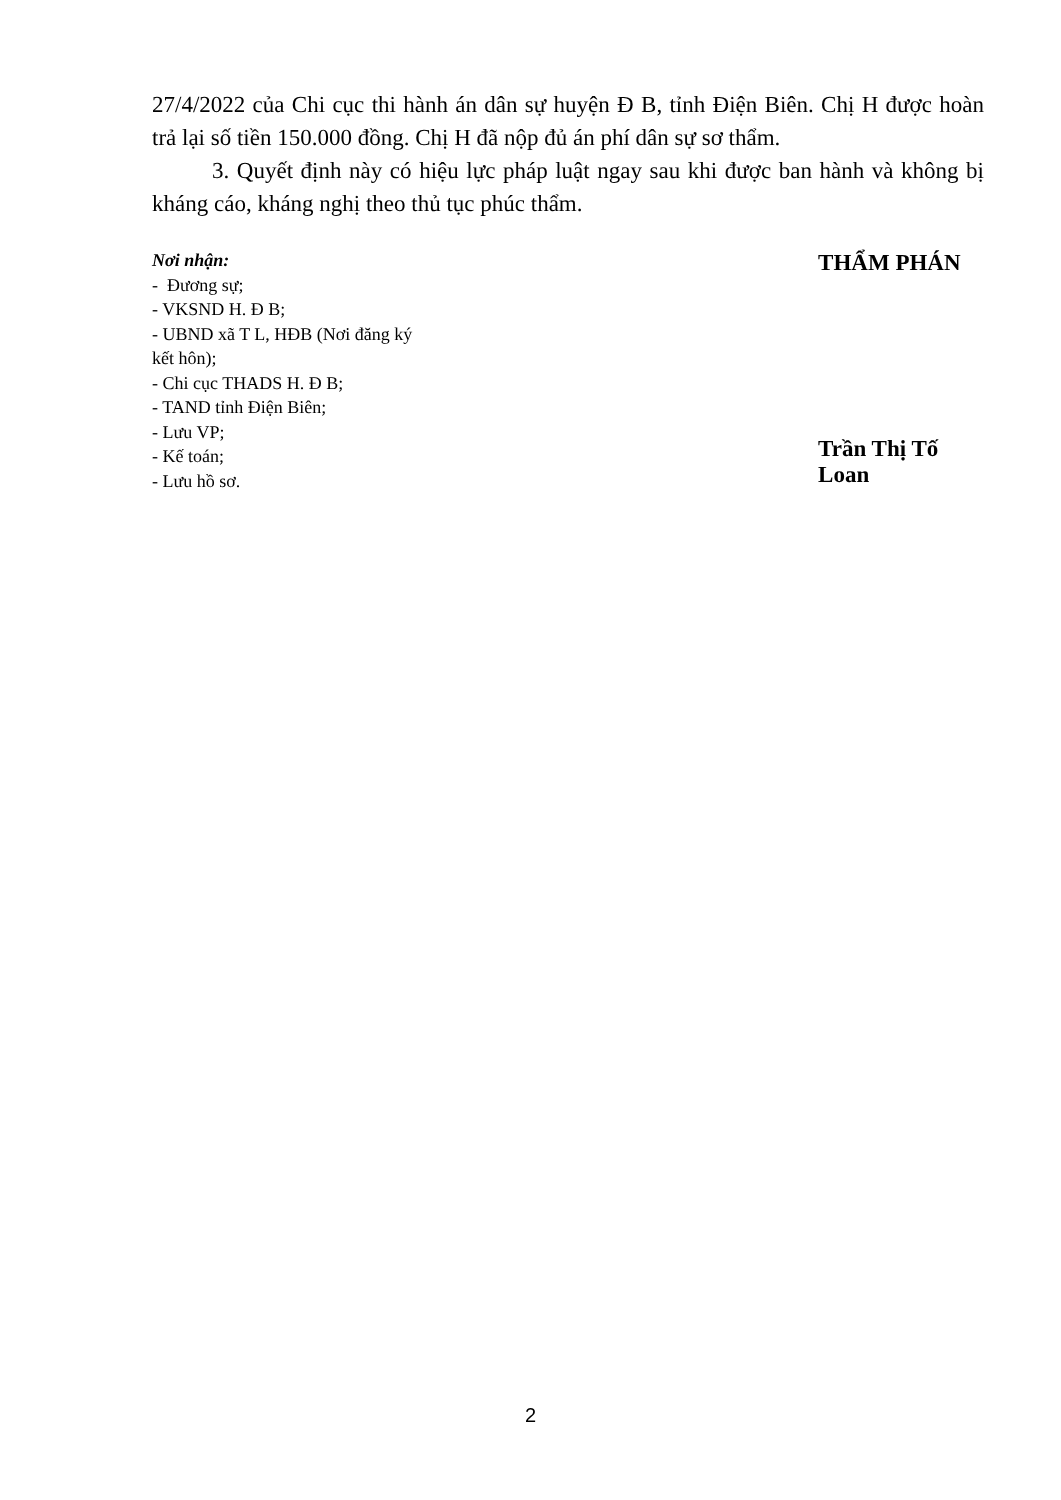27/4/2022 của Chi cục thi hành án dân sự huyện Đ B, tỉnh Điện Biên. Chị H được hoàn trả lại số tiền 150.000 đồng. Chị H đã nộp đủ án phí dân sự sơ thẩm.
3. Quyết định này có hiệu lực pháp luật ngay sau khi được ban hành và không bị kháng cáo, kháng nghị theo thủ tục phúc thẩm.
Nơi nhận:
- Đương sự;
- VKSND H. Đ B;
- UBND xã T L, HĐB (Nơi đăng ký kết hôn);
- Chi cục THADS H. Đ B;
- TAND tỉnh Điện Biên;
- Lưu VP;
- Kế toán;
- Lưu hồ sơ.
THẨM PHÁN
Trần Thị Tố Loan
2